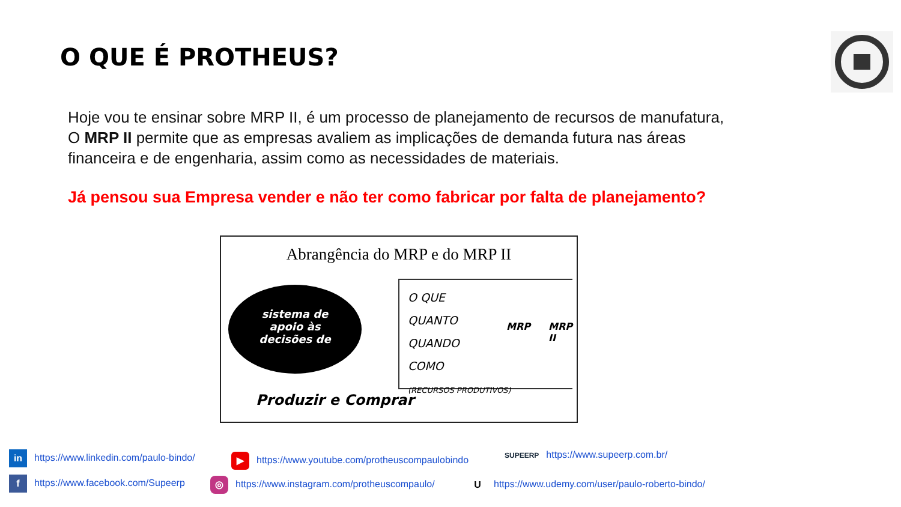O QUE É PROTHEUS?
Hoje vou te ensinar sobre MRP II, é um processo de planejamento de recursos de manufatura, O MRP II permite que as empresas avaliem as implicações de demanda futura nas áreas financeira e de engenharia, assim como as necessidades de materiais.
Já pensou sua Empresa vender e não ter como fabricar por falta de planejamento?
Abrangência do MRP e do MRP II
sistema de
apoio às
decisões de
O QUE
QUANTO
QUANDO
COMO
(RECURSOS PRODUTIVOS)
MRP MRP II
Produzir e Comprar
in https://www.linkedin.com/paulo-bindo/ ▶ https://www.youtube.com/protheuscompaulobindo SUPEERP https://www.supeerp.com.br/
f https://www.facebook.com/Supeerp ◎ https://www.instagram.com/protheuscompaulo/ Uhttps://www.udemy.com/user/paulo-roberto-bindo/